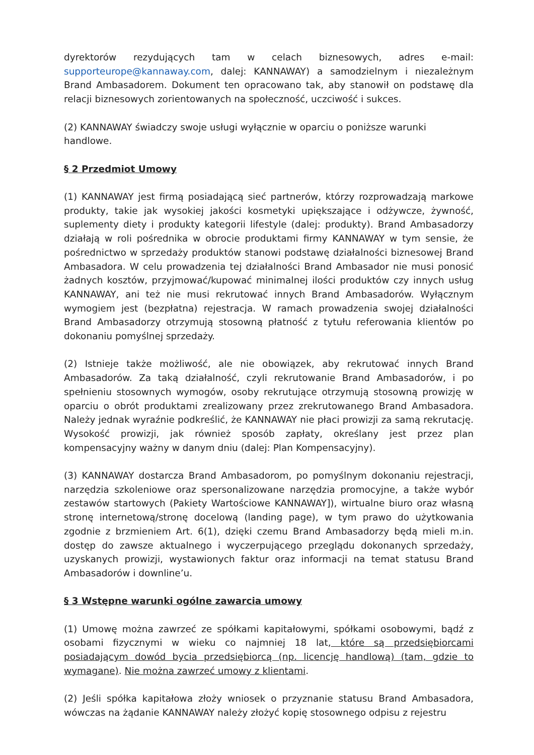dyrektorów rezydujących tam w celach biznesowych, adres e-mail: supporteurope@kannaway.com, dalej: KANNAWAY) a samodzielnym i niezależnym Brand Ambasadorem. Dokument ten opracowano tak, aby stanowił on podstawę dla relacji biznesowych zorientowanych na społeczność, uczciwość i sukces.
(2) KANNAWAY świadczy swoje usługi wyłącznie w oparciu o poniższe warunki
handlowe.
§ 2 Przedmiot Umowy
(1) KANNAWAY jest firmą posiadającą sieć partnerów, którzy rozprowadzają markowe produkty, takie jak wysokiej jakości kosmetyki upiększające i odżywcze, żywność, suplementy diety i produkty kategorii lifestyle (dalej: produkty). Brand Ambasadorzy działają w roli pośrednika w obrocie produktami firmy KANNAWAY w tym sensie, że pośrednictwo w sprzedaży produktów stanowi podstawę działalności biznesowej Brand Ambasadora. W celu prowadzenia tej działalności Brand Ambasador nie musi ponosić żadnych kosztów, przyjmować/kupować minimalnej ilości produktów czy innych usług KANNAWAY, ani też nie musi rekrutować innych Brand Ambasadorów. Wyłącznym wymogiem jest (bezpłatna) rejestracja. W ramach prowadzenia swojej działalności Brand Ambasadorzy otrzymują stosowną płatność z tytułu referowania klientów po dokonaniu pomyślnej sprzedaży.
(2) Istnieje także możliwość, ale nie obowiązek, aby rekrutować innych Brand Ambasadorów. Za taką działalność, czyli rekrutowanie Brand Ambasadorów, i po spełnieniu stosownych wymogów, osoby rekrutujące otrzymują stosowną prowizję w oparciu o obrót produktami zrealizowany przez zrekrutowanego Brand Ambasadora. Należy jednak wyraźnie podkreślić, że KANNAWAY nie płaci prowizji za samą rekrutację. Wysokość prowizji, jak również sposób zapłaty, określany jest przez plan kompensacyjny ważny w danym dniu (dalej: Plan Kompensacyjny).
(3) KANNAWAY dostarcza Brand Ambasadorom, po pomyślnym dokonaniu rejestracji, narzędzia szkoleniowe oraz spersonalizowane narzędzia promocyjne, a także wybór zestawów startowych (Pakiety Wartościowe KANNAWAY]), wirtualne biuro oraz własną stronę internetową/stronę docelową (landing page), w tym prawo do użytkowania zgodnie z brzmieniem Art. 6(1), dzięki czemu Brand Ambasadorzy będą mieli m.in. dostęp do zawsze aktualnego i wyczerpującego przeglądu dokonanych sprzedaży, uzyskanych prowizji, wystawionych faktur oraz informacji na temat statusu Brand Ambasadorów i downline’u.
§ 3 Wstępne warunki ogólne zawarcia umowy
(1) Umowę można zawrzeć ze spółkami kapitałowymi, spółkami osobowymi, bądź z osobami fizycznymi w wieku co najmniej 18 lat, które są przedsiębiorcami posiadającym dowód bycia przedsiębiorcą (np. licencję handlową) (tam, gdzie to wymagane). Nie można zawrzeć umowy z klientami.
(2) Jeśli spółka kapitałowa złoży wniosek o przyznanie statusu Brand Ambasadora, wówczas na żądanie KANNAWAY należy złożyć kopię stosownego odpisu z rejestru